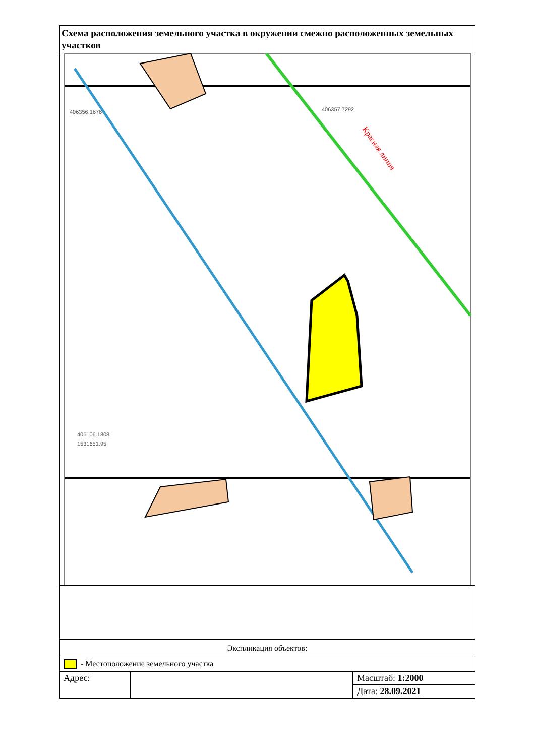Схема расположения земельного участка в окружении смежно расположенных земельных участков
406356.1676
406357.7292
406106.1808
1531651.95
Красная линия
Экспликация объектов:
- Местоположение земельного участка
| Адрес: | | Масштаб: 1:2000 |
| | | Дата: 28.09.2021 |